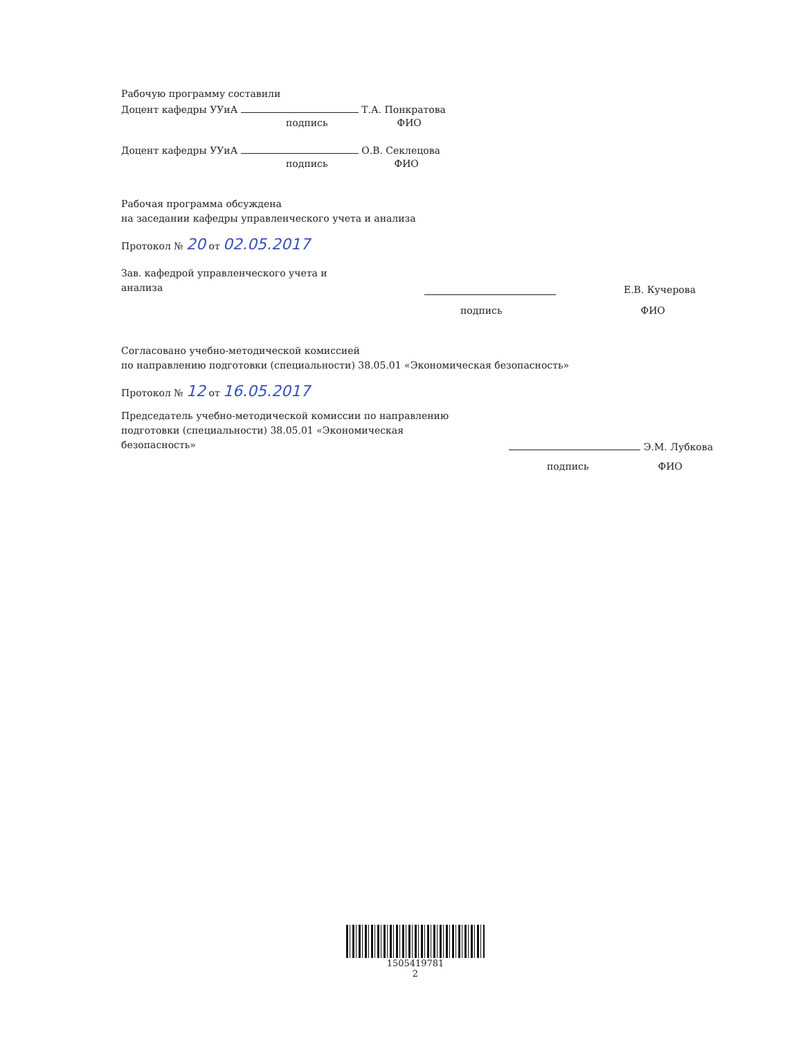Рабочую программу составили
Доцент кафедры УУиА Т.А. Понкратова
подпись ФИО
Доцент кафедры УУиА О.В. Секлецова
подпись ФИО
Рабочая программа обсуждена
на заседании кафедры управленческого учета и анализа
Протокол № 20 от 02.05.2017
Зав. кафедрой управленческого учета и анализа
Е.В. Кучерова
подпись ФИО
Согласовано учебно-методической комиссией
по направлению подготовки (специальности) 38.05.01 «Экономическая безопасность»
Протокол № 12 от 16.05.2017
Председатель учебно-методической комиссии по направлению подготовки (специальности) 38.05.01 «Экономическая безопасность»
Э.М. Лубкова
подпись ФИО
1505419781
2